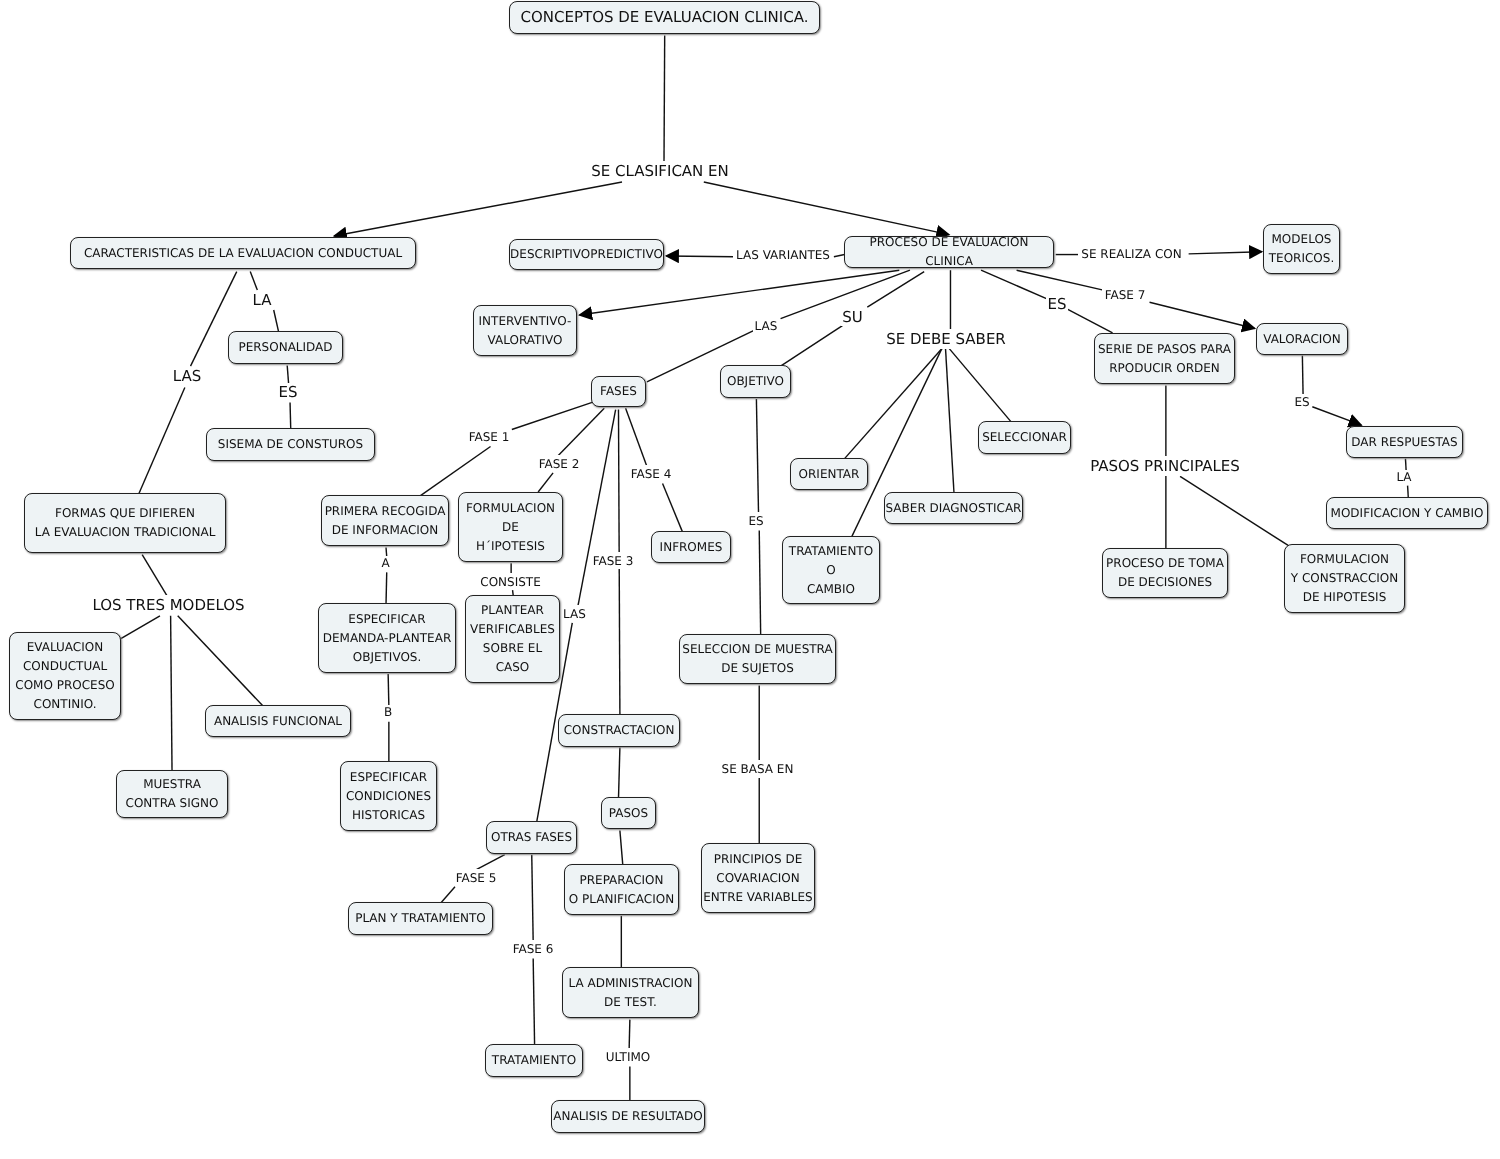CONCEPTOS DE EVALUACION CLINICA.
SE CLASIFICAN EN
CARACTERISTICAS DE LA EVALUACION CONDUCTUAL
DESCRIPTIVOPREDICTIVO
LAS VARIANTES
PROCESO DE EVALUACION CLINICA
SE REALIZA CON
MODELOS
TEORICOS.
LA
INTERVENTIVO-
VALORATIVO
LAS
SU
ES
FASE 7
VALORACION
SE DEBE SABER
PERSONALIDAD
SERIE DE PASOS PARA
RPODUCIR ORDEN
LAS
FASES
OBJETIVO
ES
ES
DAR RESPUESTAS
SISEMA DE CONSTUROS
SELECCIONAR
FASE 1
FASE 2
PASOS PRINCIPALES
ORIENTAR
FASE 4
LA
FORMAS QUE DIFIEREN
LA EVALUACION TRADICIONAL
PRIMERA RECOGIDA
DE INFORMACION
FORMULACION
DE
H´IPOTESIS
SABER DIAGNOSTICAR
MODIFICACION Y CAMBIO
ES
INFROMES
TRATAMIENTO
O
CAMBIO
FORMULACION
Y CONSTRACCION
DE HIPOTESIS
PROCESO DE TOMA
DE DECISIONES
A
FASE 3
CONSISTE
LOS TRES MODELOS
PLANTEAR
VERIFICABLES
SOBRE EL
CASO
ESPECIFICAR
DEMANDA-PLANTEAR
OBJETIVOS.
LAS
EVALUACION
CONDUCTUAL
COMO PROCESO
CONTINIO.
SELECCION DE MUESTRA
DE SUJETOS
B
ANALISIS FUNCIONAL
CONSTRACTACION
SE BASA EN
MUESTRA
CONTRA SIGNO
ESPECIFICAR
CONDICIONES
HISTORICAS
PASOS
OTRAS FASES
PRINCIPIOS DE
COVARIACION
ENTRE VARIABLES
PREPARACION
O PLANIFICACION
FASE 5
PLAN Y TRATAMIENTO
FASE 6
LA ADMINISTRACION
DE TEST.
ULTIMO
TRATAMIENTO
ANALISIS DE RESULTADO